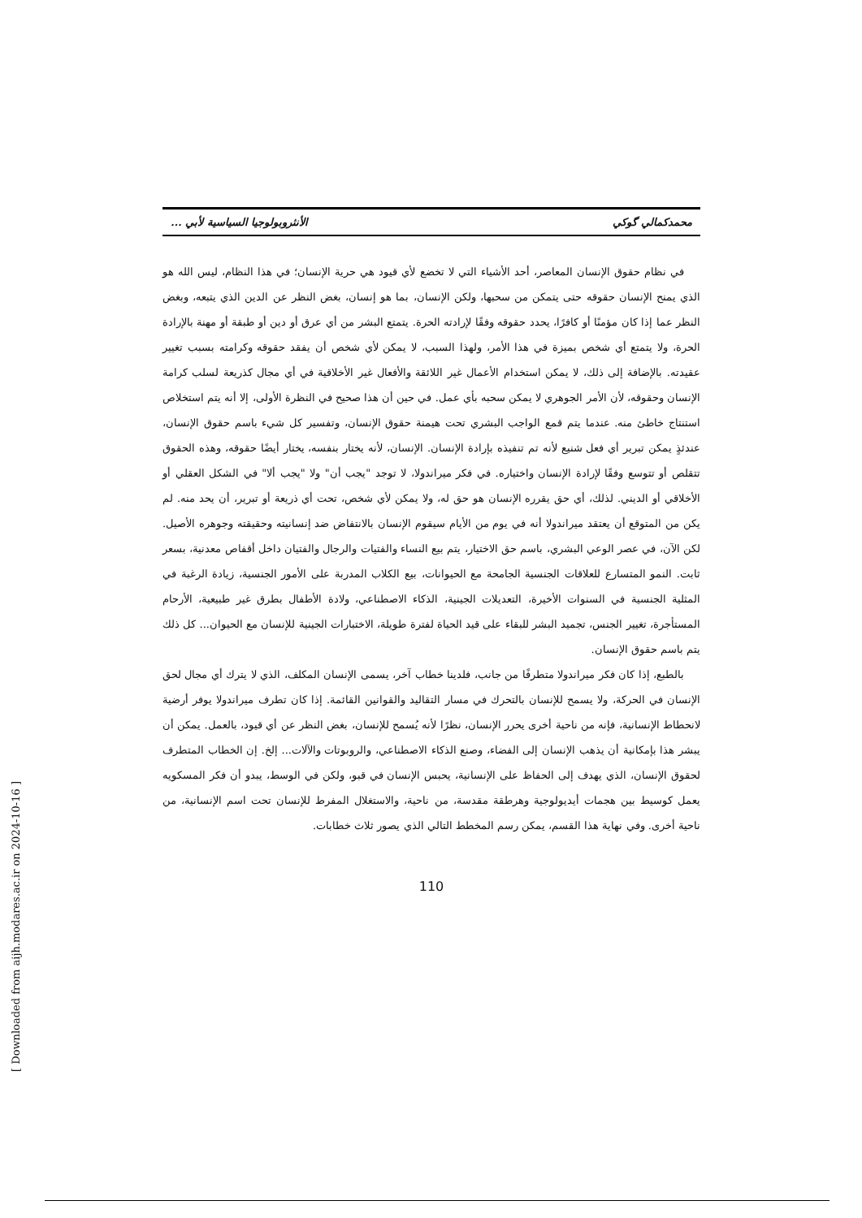محمدكمالي گوكي الأنثروبولوجيا السياسية لأبي ...
في نظام حقوق الإنسان المعاصر، أحد الأشياء التي لا تخضع لأي قيود هي حرية الإنسان؛ في هذا النظام، ليس الله هو الذي يمنح الإنسان حقوقه حتى يتمكن من سحبها، ولكن الإنسان، بما هو إنسان، بغض النظر عن الدين الذي يتبعه، وبغض النظر عما إذا كان مؤمنًا أو كافرًا، يحدد حقوقه وفقًا لإرادته الحرة. يتمتع البشر من أي عرق أو دين أو طبقة أو مهنة بالإرادة الحرة، ولا يتمتع أي شخص بميزة في هذا الأمر، ولهذا السبب، لا يمكن لأي شخص أن يفقد حقوقه وكرامته بسبب تغيير عقيدته. بالإضافة إلى ذلك، لا يمكن استخدام الأعمال غير اللائقة والأفعال غير الأخلاقية في أي مجال كذريعة لسلب كرامة الإنسان وحقوقه، لأن الأمر الجوهري لا يمكن سحبه بأي عمل. في حين أن هذا صحيح في النظرة الأولى، إلا أنه يتم استخلاص استنتاج خاطئ منه. عندما يتم قمع الواجب البشري تحت هيمنة حقوق الإنسان، وتفسير كل شيء باسم حقوق الإنسان، عندئذٍ يمكن تبرير أي فعل شنيع لأنه تم تنفيذه بإرادة الإنسان. الإنسان، لأنه يختار بنفسه، يختار أيضًا حقوقه، وهذه الحقوق تتقلص أو تتوسع وفقًا لإرادة الإنسان واختياره. في فكر ميراندولا، لا توجد "يجب أن" ولا "يجب ألا" في الشكل العقلي أو الأخلاقي أو الديني. لذلك، أي حق يقرره الإنسان هو حق له، ولا يمكن لأي شخص، تحت أي ذريعة أو تبرير، أن يحد منه. لم يكن من المتوقع أن يعتقد ميراندولا أنه في يوم من الأيام سيقوم الإنسان بالانتفاض ضد إنسانيته وحقيقته وجوهره الأصيل. لكن الآن، في عصر الوعي البشري، باسم حق الاختيار، يتم بيع النساء والفتيات والرجال والفتيان داخل أقفاص معدنية، بسعر ثابت. النمو المتسارع للعلاقات الجنسية الجامحة مع الحيوانات، بيع الكلاب المدربة على الأمور الجنسية، زيادة الرغبة في المثلية الجنسية في السنوات الأخيرة، التعديلات الجينية، الذكاء الاصطناعي، ولادة الأطفال بطرق غير طبيعية، الأرحام المستأجرة، تغيير الجنس، تجميد البشر للبقاء على قيد الحياة لفترة طويلة، الاختبارات الجينية للإنسان مع الحيوان... كل ذلك يتم باسم حقوق الإنسان.
بالطبع، إذا كان فكر ميراندولا متطرفًا من جانب، فلدينا خطاب آخر، يسمى الإنسان المكلف، الذي لا يترك أي مجال لحق الإنسان في الحركة، ولا يسمح للإنسان بالتحرك في مسار التقاليد والقوانين القائمة. إذا كان تطرف ميراندولا يوفر أرضية لانحطاط الإنسانية، فإنه من ناحية أخرى يحرر الإنسان، نظرًا لأنه يُسمح للإنسان، بغض النظر عن أي قيود، بالعمل. يمكن أن يبشر هذا بإمكانية أن يذهب الإنسان إلى الفضاء، وصنع الذكاء الاصطناعي، والروبوتات والآلات... إلخ. إن الخطاب المتطرف لحقوق الإنسان، الذي يهدف إلى الحفاظ على الإنسانية، يحبس الإنسان في قبو، ولكن في الوسط، يبدو أن فكر المسكويه يعمل كوسيط بين هجمات أيديولوجية وهرطقة مقدسة، من ناحية، والاستغلال المفرط للإنسان تحت اسم الإنسانية، من ناحية أخرى. وفي نهاية هذا القسم، يمكن رسم المخطط التالي الذي يصور ثلاث خطابات.
110
[ Downloaded from aijh.modares.ac.ir on 2024-10-16 ]